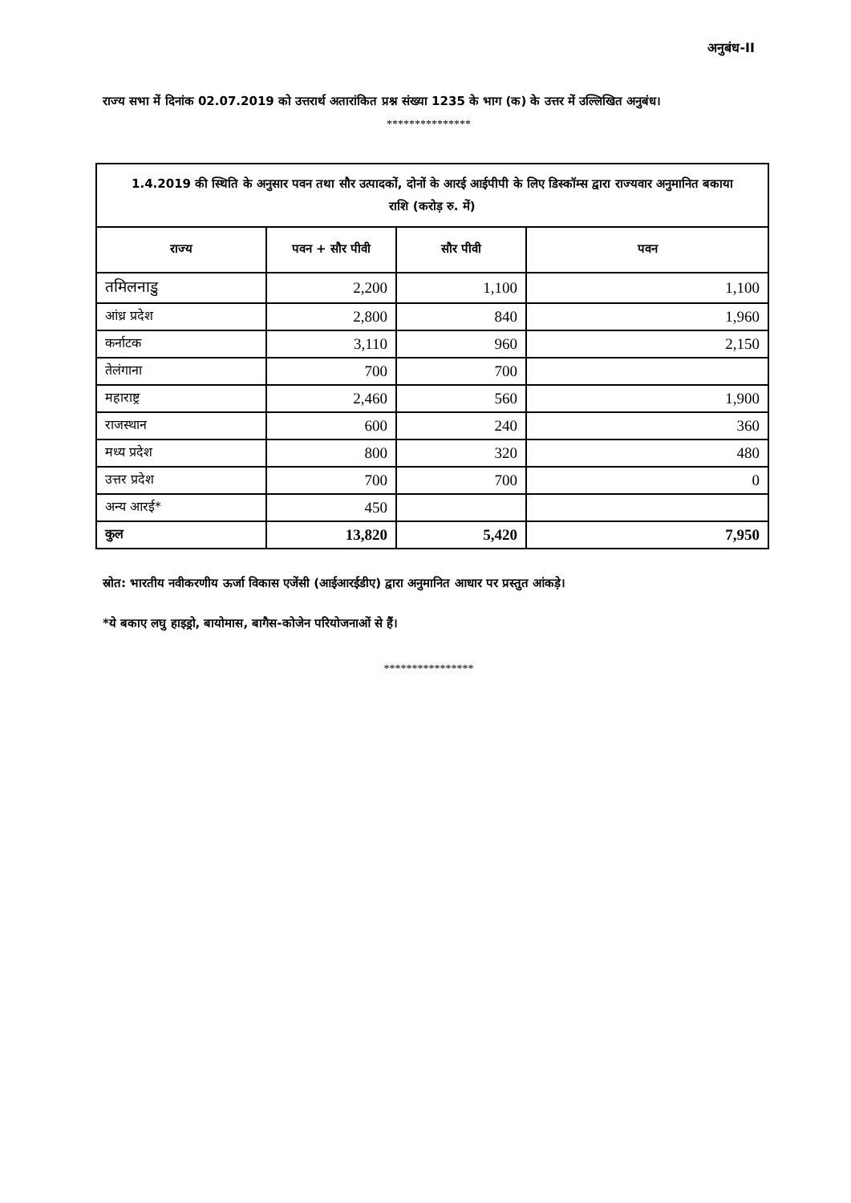अनुबंध-II
राज्य सभा में दिनांक 02.07.2019 को उत्तरार्थ अतारांकित प्रश्न संख्या 1235 के भाग (क) के उत्तर में उल्लिखित अनुबंध।
***************
| 1.4.2019 की स्थिति के अनुसार पवन तथा सौर उत्पादकों, दोनों के आरई आईपीपी के लिए डिस्कॉम्स द्वारा राज्यवार अनुमानित बकाया राशि (करोड़ रु. में) | | | |
| --- | --- | --- | --- |
| राज्य | पवन + सौर पीवी | सौर पीवी | पवन |
| तमिलनाडु | 2,200 | 1,100 | 1,100 |
| आंध्र प्रदेश | 2,800 | 840 | 1,960 |
| कर्नाटक | 3,110 | 960 | 2,150 |
| तेलंगाना | 700 | 700 | |
| महाराष्ट्र | 2,460 | 560 | 1,900 |
| राजस्थान | 600 | 240 | 360 |
| मध्य प्रदेश | 800 | 320 | 480 |
| उत्तर प्रदेश | 700 | 700 | 0 |
| अन्य आरई* | 450 | | |
| कुल | 13,820 | 5,420 | 7,950 |
स्रोत: भारतीय नवीकरणीय ऊर्जा विकास एजेंसी (आईआरईडीए) द्वारा अनुमानित आधार पर प्रस्तुत आंकड़े।
*ये बकाए लघु हाइड्रो, बायोमास, बागैस-कोजेन परियोजनाओं से हैं।
****************